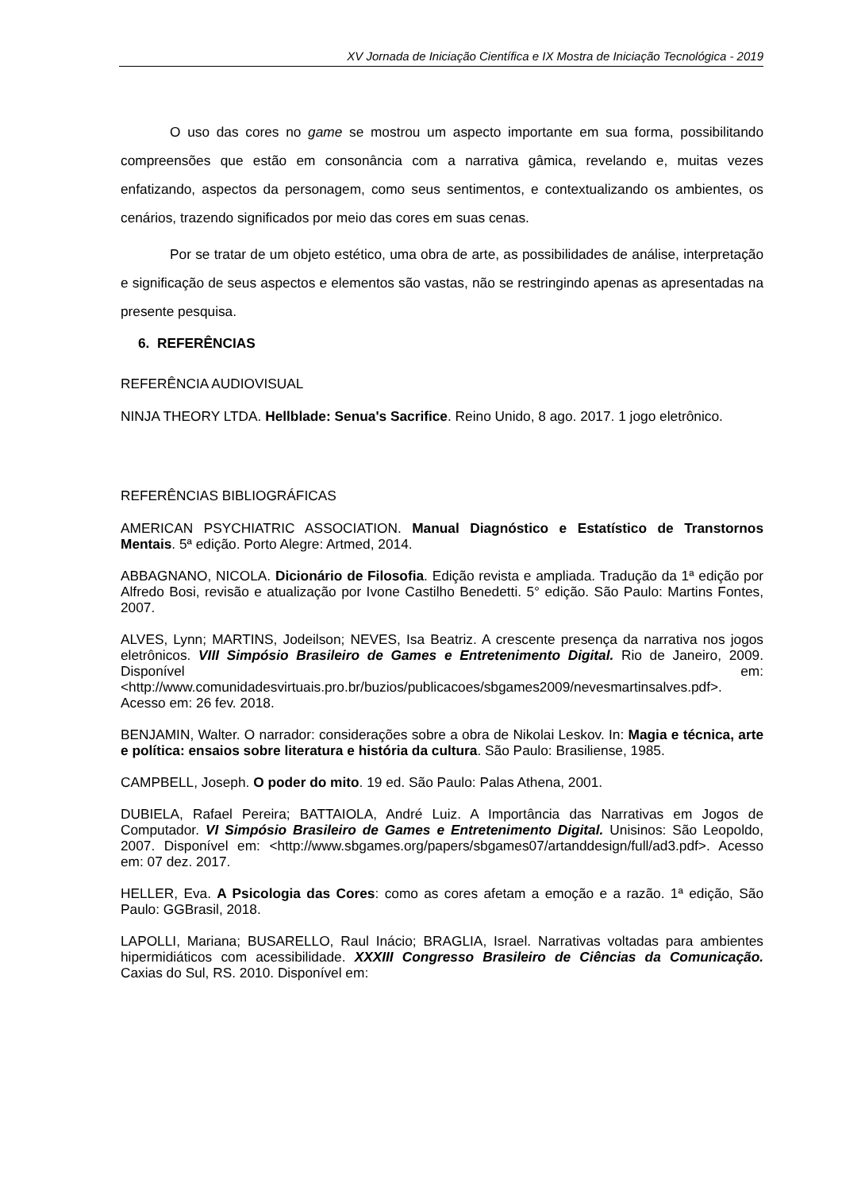XV Jornada de Iniciação Científica e IX Mostra de Iniciação Tecnológica - 2019
O uso das cores no game se mostrou um aspecto importante em sua forma, possibilitando compreensões que estão em consonância com a narrativa gâmica, revelando e, muitas vezes enfatizando, aspectos da personagem, como seus sentimentos, e contextualizando os ambientes, os cenários, trazendo significados por meio das cores em suas cenas.
Por se tratar de um objeto estético, uma obra de arte, as possibilidades de análise, interpretação e significação de seus aspectos e elementos são vastas, não se restringindo apenas as apresentadas na presente pesquisa.
6. REFERÊNCIAS
REFERÊNCIA AUDIOVISUAL
NINJA THEORY LTDA. Hellblade: Senua's Sacrifice. Reino Unido, 8 ago. 2017. 1 jogo eletrônico.
REFERÊNCIAS BIBLIOGRÁFICAS
AMERICAN PSYCHIATRIC ASSOCIATION. Manual Diagnóstico e Estatístico de Transtornos Mentais. 5ª edição. Porto Alegre: Artmed, 2014.
ABBAGNANO, NICOLA. Dicionário de Filosofia. Edição revista e ampliada. Tradução da 1ª edição por Alfredo Bosi, revisão e atualização por Ivone Castilho Benedetti. 5° edição. São Paulo: Martins Fontes, 2007.
ALVES, Lynn; MARTINS, Jodeilson; NEVES, Isa Beatriz. A crescente presença da narrativa nos jogos eletrônicos. VIII Simpósio Brasileiro de Games e Entretenimento Digital. Rio de Janeiro, 2009. Disponível em: <http://www.comunidadesvirtuais.pro.br/buzios/publicacoes/sbgames2009/nevesmartinsalves.pdf>. Acesso em: 26 fev. 2018.
BENJAMIN, Walter. O narrador: considerações sobre a obra de Nikolai Leskov. In: Magia e técnica, arte e política: ensaios sobre literatura e história da cultura. São Paulo: Brasiliense, 1985.
CAMPBELL, Joseph. O poder do mito. 19 ed. São Paulo: Palas Athena, 2001.
DUBIELA, Rafael Pereira; BATTAIOLA, André Luiz. A Importância das Narrativas em Jogos de Computador. VI Simpósio Brasileiro de Games e Entretenimento Digital. Unisinos: São Leopoldo, 2007. Disponível em: <http://www.sbgames.org/papers/sbgames07/artanddesign/full/ad3.pdf>. Acesso em: 07 dez. 2017.
HELLER, Eva. A Psicologia das Cores: como as cores afetam a emoção e a razão. 1ª edição, São Paulo: GGBrasil, 2018.
LAPOLLI, Mariana; BUSARELLO, Raul Inácio; BRAGLIA, Israel. Narrativas voltadas para ambientes hipermidiáticos com acessibilidade. XXXIII Congresso Brasileiro de Ciências da Comunicação. Caxias do Sul, RS. 2010. Disponível em: